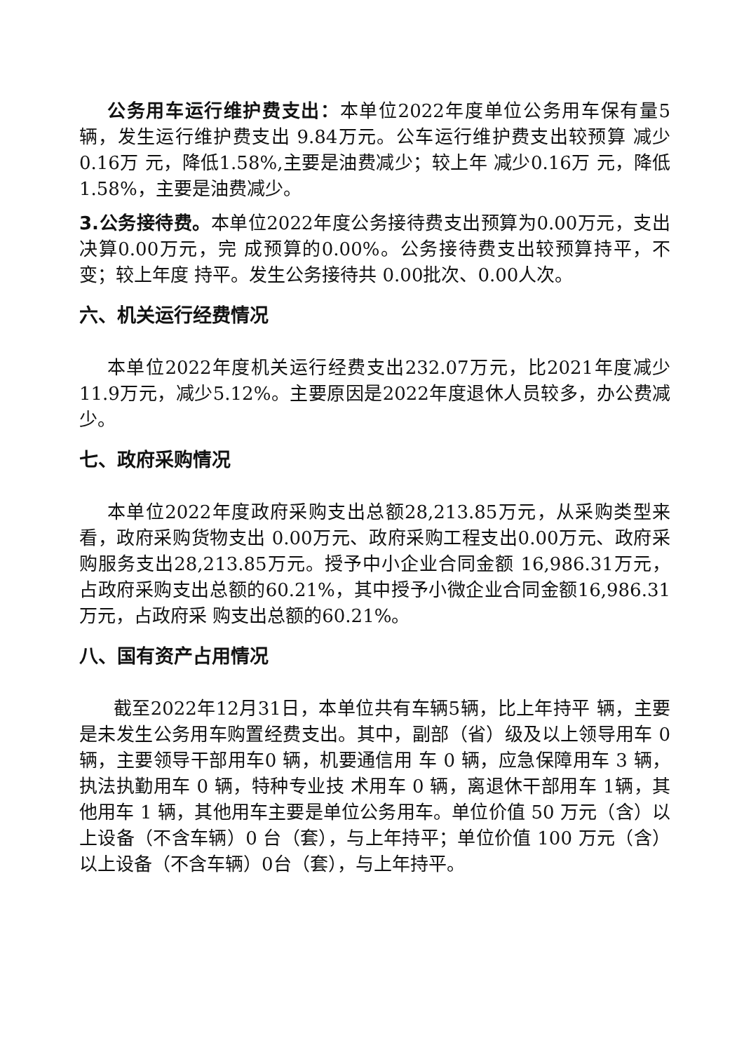公务用车运行维护费支出：本单位2022年度单位公务用车保有量5辆，发生运行维护费支出 9.84万元。公车运行维护费支出较预算 减少0.16万 元，降低1.58%,主要是油费减少；较上年 减少0.16万 元，降低1.58%，主要是油费减少。
3.公务接待费。本单位2022年度公务接待费支出预算为0.00万元，支出决算0.00万元，完 成预算的0.00%。公务接待费支出较预算持平，不变；较上年度 持平。发生公务接待共 0.00批次、0.00人次。
六、机关运行经费情况
本单位2022年度机关运行经费支出232.07万元，比2021年度减少11.9万元，减少5.12%。主要原因是2022年度退休人员较多，办公费减少。
七、政府采购情况
本单位2022年度政府采购支出总额28,213.85万元，从采购类型来看，政府采购货物支出 0.00万元、政府采购工程支出0.00万元、政府采购服务支出28,213.85万元。授予中小企业合同金额 16,986.31万元，占政府采购支出总额的60.21%，其中授予小微企业合同金额16,986.31万元，占政府采 购支出总额的60.21%。
八、国有资产占用情况
截至2022年12月31日，本单位共有车辆5辆，比上年持平 辆，主要 是未发生公务用车购置经费支出。其中，副部（省）级及以上领导用车 0 辆，主要领导干部用车0 辆，机要通信用 车 0 辆，应急保障用车 3 辆，执法执勤用车 0 辆，特种专业技 术用车 0 辆，离退休干部用车 1辆，其他用车 1 辆，其他用车主要是单位公务用车。单位价值 50 万元（含）以上设备（不含车辆）0 台（套），与上年持平；单位价值 100 万元（含）以上设备（不含车辆）0台（套），与上年持平。